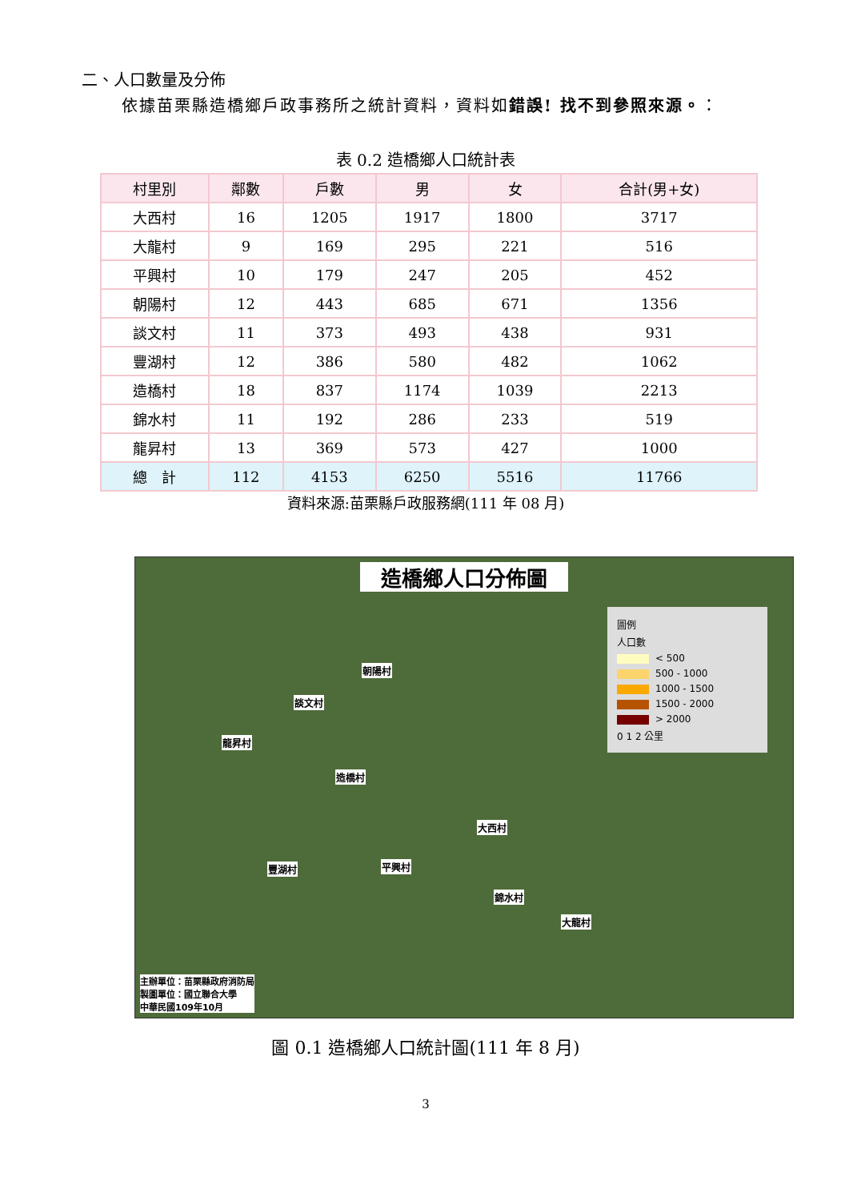二、人口數量及分佈
依據苗栗縣造橋鄉戶政事務所之統計資料，資料如錯誤! 找不到參照來源。：
表 0.2 造橋鄉人口統計表
| 村里別 | 鄰數 | 戶數 | 男 | 女 | 合計(男+女) |
| --- | --- | --- | --- | --- | --- |
| 大西村 | 16 | 1205 | 1917 | 1800 | 3717 |
| 大龍村 | 9 | 169 | 295 | 221 | 516 |
| 平興村 | 10 | 179 | 247 | 205 | 452 |
| 朝陽村 | 12 | 443 | 685 | 671 | 1356 |
| 談文村 | 11 | 373 | 493 | 438 | 931 |
| 豐湖村 | 12 | 386 | 580 | 482 | 1062 |
| 造橋村 | 18 | 837 | 1174 | 1039 | 2213 |
| 錦水村 | 11 | 192 | 286 | 233 | 519 |
| 龍昇村 | 13 | 369 | 573 | 427 | 1000 |
| 總 計 | 112 | 4153 | 6250 | 5516 | 11766 |
資料來源:苗栗縣戶政服務網(111 年 08 月)
造橋鄉人口分佈圖
圖例
人口數
< 500
500 - 1000
1000 - 1500
1500 - 2000
> 2000
0 1 2 公里
朝陽村
談文村
龍昇村
造橋村
大西村
豐湖村 平興村
錦水村
大龍村
主辦單位：苗栗縣政府消防局
製圖單位：國立聯合大學
中華民國109年10月
圖 0.1 造橋鄉人口統計圖(111 年 8 月)
3